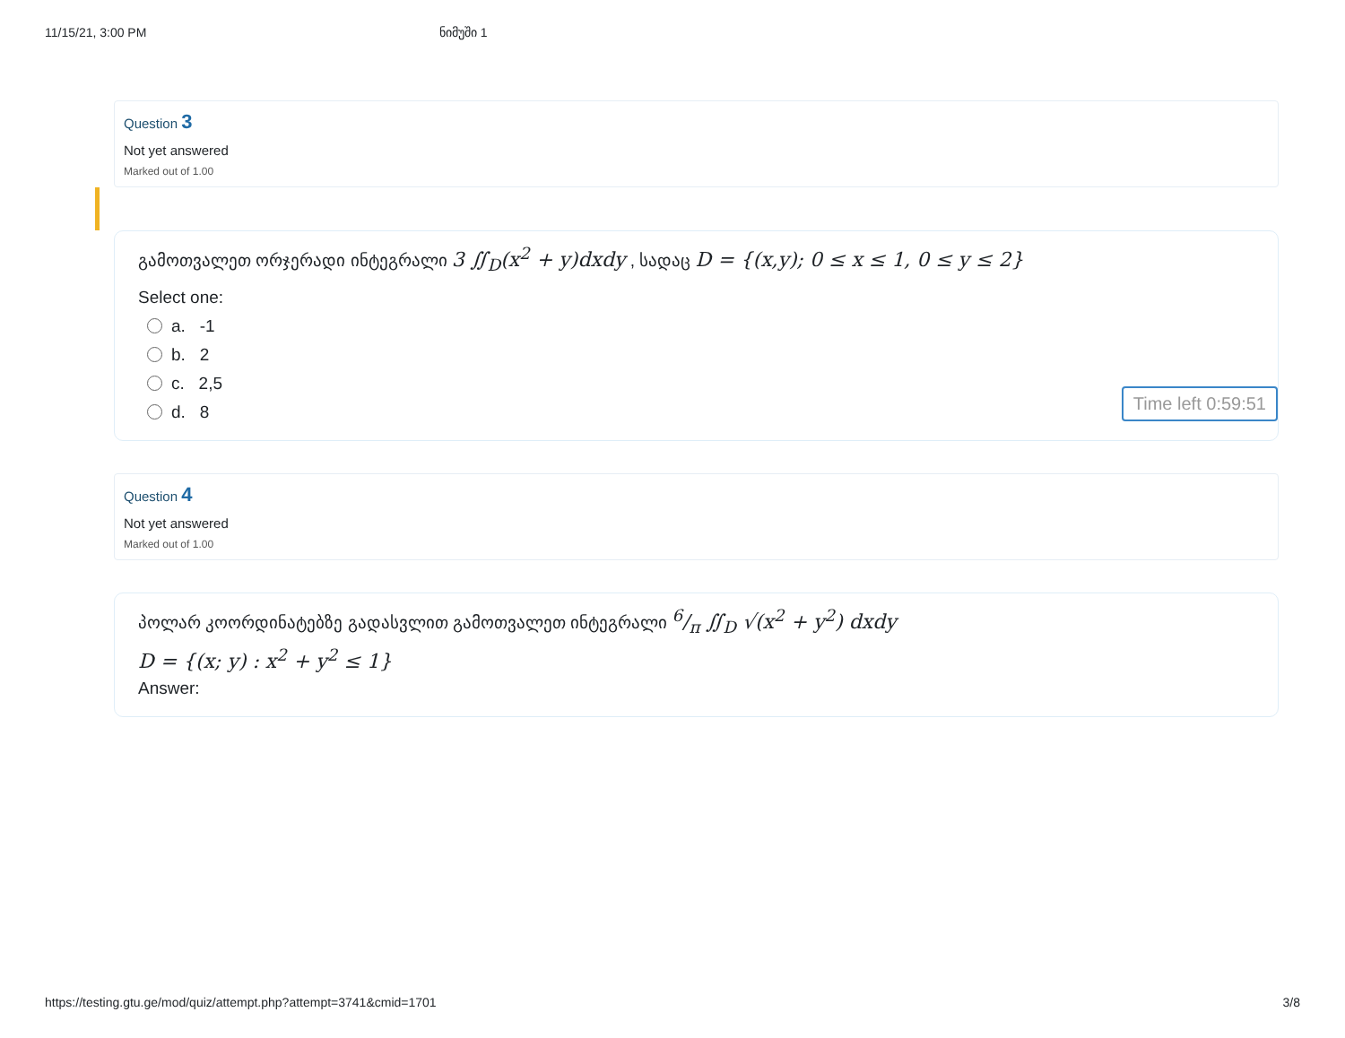11/15/21, 3:00 PM ნიმუში 1
Question 3
Not yet answered
Marked out of 1.00
გამოთვალეთ ორჯერადი ინტეგრალი 3 ∬<sub>D</sub>(x<sup>2</sup> + y)dxdy , სადაც D = {(x,y); 0 ≤ x ≤ 1, 0 ≤ y ≤ 2}
Select one:
a. -1
b. 2
c. 2,5
d. 8
Time left 0:59:51
Question 4
Not yet answered
Marked out of 1.00
პოლარ კოორდინატებზე გადასვლით გამოთვალეთ ინტეგრალი 6/π ∬<sub>D</sub> √(x<sup>2</sup> + y<sup>2</sup>) dxdy
D = {(x; y) : x<sup>2</sup> + y<sup>2</sup> ≤ 1}
Answer:
https://testing.gtu.ge/mod/quiz/attempt.php?attempt=3741&cmid=1701 3/8